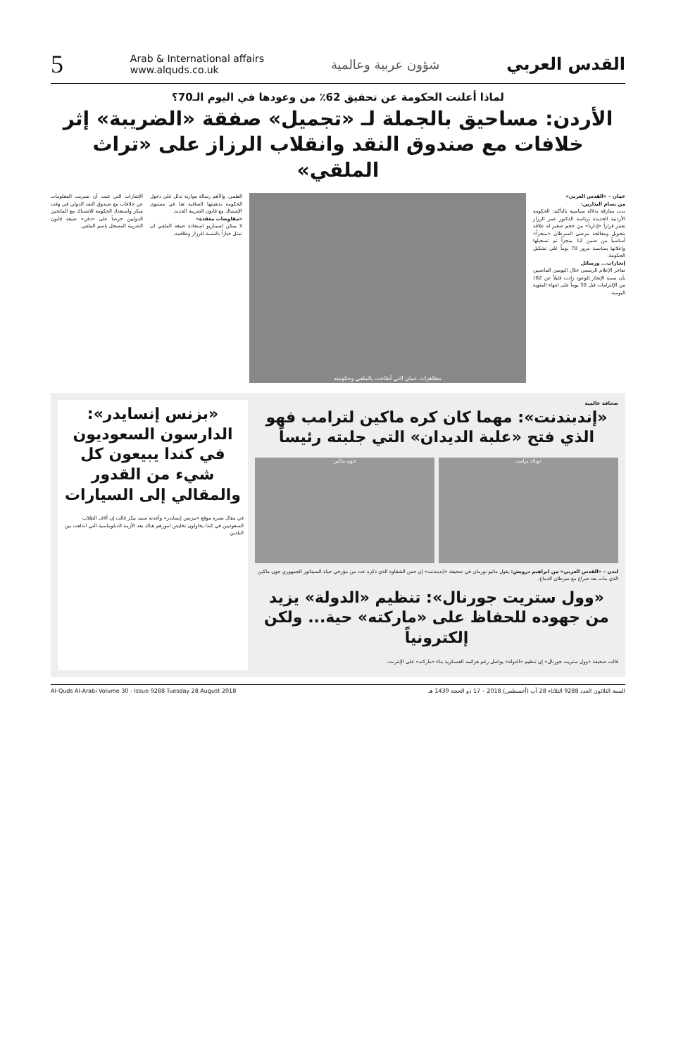5 Arab & International affairs
www.alquds.co.uk شؤون عربية وعالمية القدس العربي
لماذا أعلنت الحكومة عن تحقيق 62٪ من وعودها في اليوم الـ70؟
الأردن: مساحيق بالجملة لـ «تجميل» صفقة «الضريبة» إثر خلافات مع صندوق النقد وانقلاب الرزاز على «تراث الملقي»
عمان – «القدس العربي»
من بسام البدارين:
بدت مفارقة بدلالة سياسية بالتأكيد: الحكومة الأردنية الجديدة برئاسة الدكتور عمر الرزاز تعتبر قراراً «إدارياً» من حجم صغير له علاقة بتحويل ومعالجة مرضى السرطان «منجزاً» أساسياً من ضمن 12 منجزاً تم تسجيلها وإعلانها بمناسبة مرور 70 يوماً على تشكيل الحكومة.
إنجازات... ورسائل
تفاخر الإعلام الرسمي خلال اليومين الماضيين بأن نسبة الإنجاز للوعود زادت قليلاً عن 62٪ من الإلتزامات قبل 30 يوماً على انتهاء المئوية اليومية.
مظاهرات عمان التي أطاحت بالملقي وحكومته
العلمي. والأهم رسالة موازية تدلل على دخول الحكومة بذهنيتها الصافية هنا في مستوى الإشتباك مع قانون الضريبة الجديد.
«مفاوضات معقدة»
لا يمكن لسيناريو استعادة صيغة الملقي ان تمثل خياراً بالنسبة للرزاز وطاقمه.
الإشارات التي تثبت أن تسريب المعلومات عن خلافات مع صندوق النقد الدولي في وقت مبكر واستعداد الحكومة للاشتباك مع المانحين الدوليين حرصاً على «دفن» صيغة قانون الضريبة المسجل باسم الملقي.
صحافة عالمية
«إندبندنت»: مهما كان كره ماكين لترامب فهو الذي فتح «علبة الديدان» التي جلبته رئيساً
دونالد ترامب جون ماكين
لندن – «القدس العربي» من ابراهيم درويش: يقول ماثيو نورمان في صحيفة «إندبندنت» إن حس الشقاوة الذي ذكره عدد من مؤرخي حياة السيناتور الجمهوري جون ماكين الذي مات بعد صراع مع سرطان الدماغ.
«وول ستريت جورنال»: تنظيم «الدولة» يزيد من جهوده للحفاظ على «ماركته» حية... ولكن إلكترونياً
قالت صحيفة «وول ستريت جورنال» إن تنظيم «الدولة» يواصل رغم هزائمه العسكرية بناء «ماركته» على الإنترنت.
«بزنس إنسايدر»: الدارسون السعوديون في كندا يبيعون كل شيء من القدور والمقالي إلى السيارات
في مقال نشره موقع «بيزنس إنسايدر» وأعدته سنيد بيكر قالت إن آلاف الطلاب السعوديين في كندا يحاولون تخليص امورهم هناك بعد الأزمة الدبلوماسية التي اندلعت بين البلدين.
Al-Quds Al-Arabi Volume 30 - Issue 9288 Tuesday 28 August 2018 السنة الثلاثون العدد 9288 الثلاثاء 28 آب (أغسطس) 2018 – 17 ذو الحجة 1439 هـ